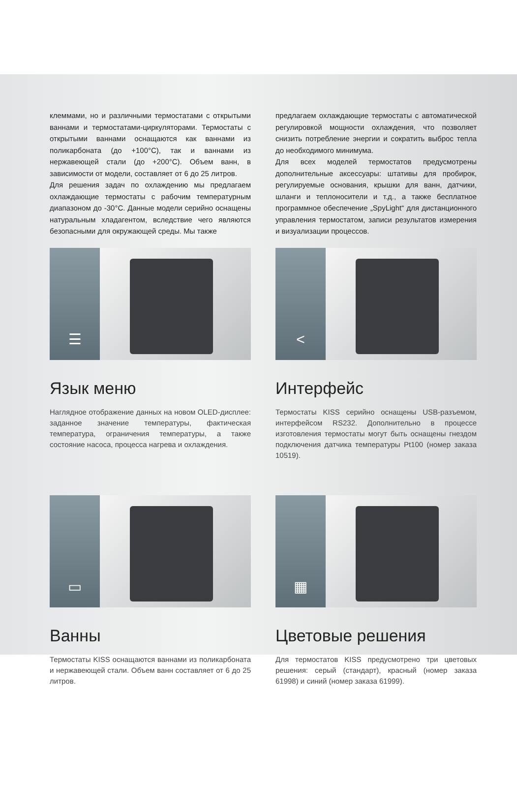клеммами, но и различными термостатами с открытыми ваннами и термостатами-циркуляторами. Термостаты с открытыми ваннами оснащаются как ваннами из поликарбоната (до +100°C), так и ваннами из нержавеющей стали (до +200°C). Объем ванн, в зависимости от модели, составляет от 6 до 25 литров.
Для решения задач по охлаждению мы предлагаем охлаждающие термостаты с рабочим температурным диапазоном до -30°C. Данные модели серийно оснащены натуральным хладагентом, вследствие чего являются безопасными для окружающей среды. Мы также
предлагаем охлаждающие термостаты с автоматической регулировкой мощности охлаждения, что позволяет снизить потребление энергии и сократить выброс тепла до необходимого минимума.
Для всех моделей термостатов предусмотрены дополнительные аксессуары: штативы для пробирок, регулируемые основания, крышки для ванн, датчики, шланги и теплоносители и т.д., а также бесплатное программное обеспечение „SpyLight“ для дистанционного управления термостатом, записи результатов измерения и визуализации процессов.
☰
Язык меню
Наглядное отображение данных на новом OLED-дисплее: заданное значение температуры, фактическая температура, ограничения температуры, а также состояние насоса, процесса нагрева и охлаждения.
<
Интерфейс
Термостаты KISS серийно оснащены USB-разъемом, интерфейсом RS232. Дополнительно в процессе изготовления термостаты могут быть оснащены гнездом подключения датчика температуры Pt100 (номер заказа 10519).
▭
Ванны
Термостаты KISS оснащаются ваннами из поликарбоната и нержавеющей стали. Объем ванн составляет от 6 до 25 литров.
▦
Цветовые решения
Для термостатов KISS предусмотрено три цветовых решения: серый (стандарт), красный (номер заказа 61998) и синий (номер заказа 61999).